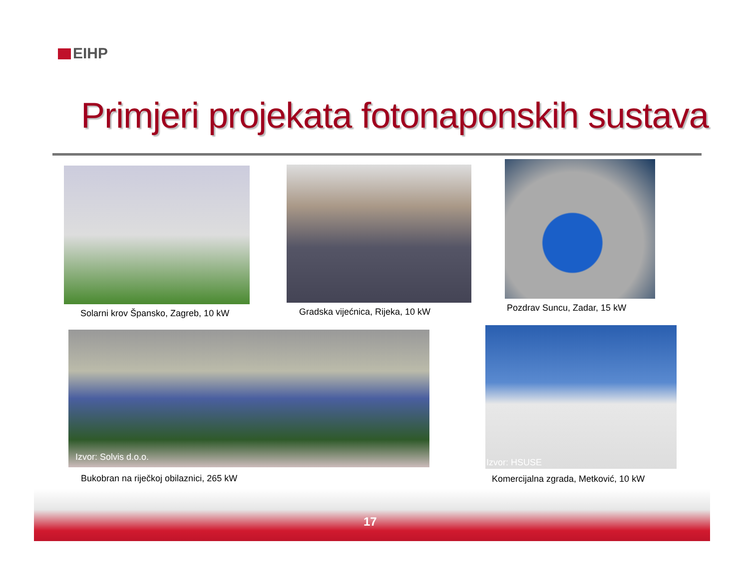EIHP
Primjeri projekata fotonaponskih sustava
Solarni krov Špansko, Zagreb, 10 kW Gradska vijećnica, Rijeka, 10 kW
Pozdrav Suncu, Zadar, 15 kW
Izvor: Solvis d.o.o.
Bukobran na riječkoj obilaznici, 265 kW
Izvor: HSUSE
Komercijalna zgrada, Metković, 10 kW
17